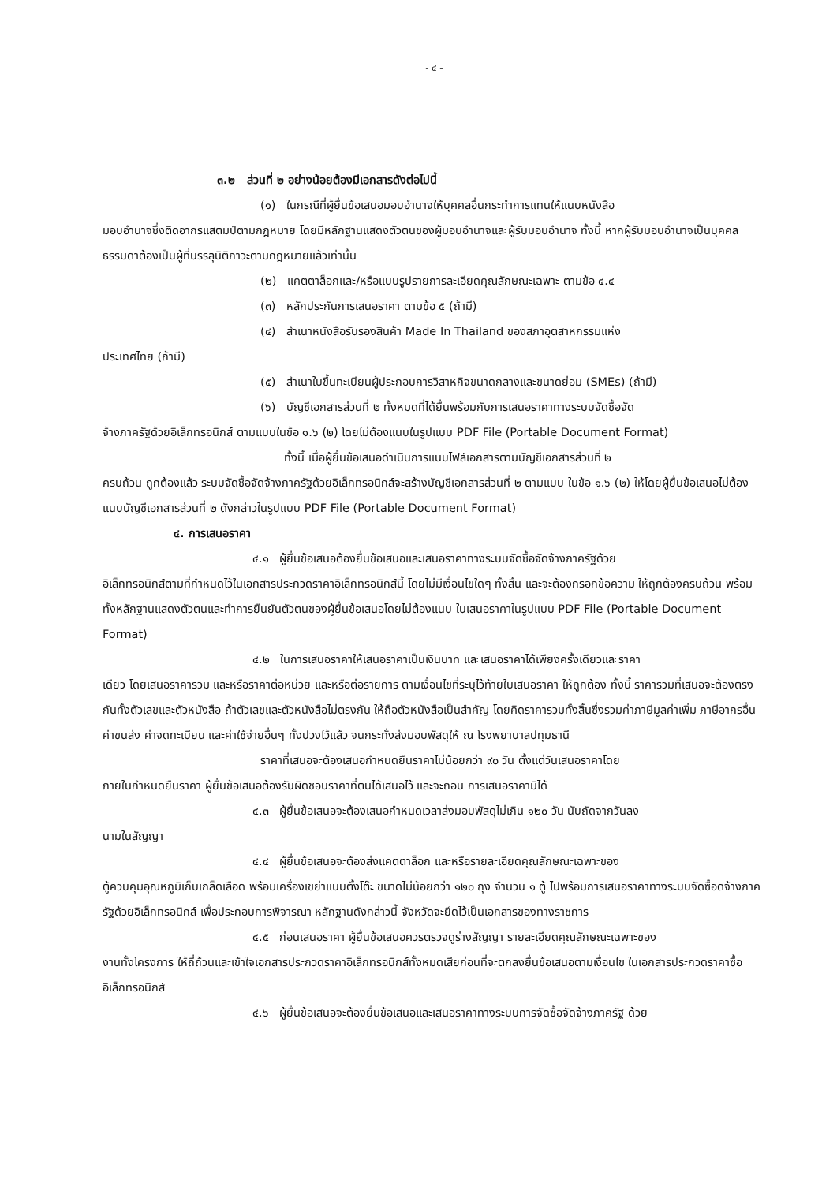- ๔ -
๓.๒ ส่วนที่ ๒ อย่างน้อยต้องมีเอกสารดังต่อไปนี้
(๑) ในกรณีที่ผู้ยื่นข้อเสนอมอบอำนาจให้บุคคลอื่นกระทำการแทนให้แนบหนังสือ
มอบอำนาจซึ่งติดอากรแสตมป์ตามกฎหมาย โดยมีหลักฐานแสดงตัวตนของผู้มอบอำนาจและผู้รับมอบอำนาจ ทั้งนี้ หากผู้รับมอบอำนาจเป็นบุคคลธรรมดาต้องเป็นผู้ที่บรรลุนิติภาวะตามกฎหมายแล้วเท่านั้น
(๒) แคตตาล็อกและ/หรือแบบรูปรายการละเอียดคุณลักษณะเฉพาะ ตามข้อ ๔.๔
(๓) หลักประกันการเสนอราคา ตามข้อ ๕ (ถ้ามี)
(๔) สำเนาหนังสือรับรองสินค้า Made In Thailand ของสภาอุตสาหกรรมแห่ง
ประเทศไทย (ถ้ามี)
(๕) สำเนาใบขึ้นทะเบียนผู้ประกอบการวิสาหกิจขนาดกลางและขนาดย่อม (SMEs) (ถ้ามี)
(๖) บัญชีเอกสารส่วนที่ ๒ ทั้งหมดที่ได้ยื่นพร้อมกับการเสนอราคาทางระบบจัดซื้อจัด
จ้างภาครัฐด้วยอิเล็กทรอนิกส์ ตามแบบในข้อ ๑.๖ (๒) โดยไม่ต้องแนบในรูปแบบ PDF File (Portable Document Format)
ทั้งนี้ เมื่อผู้ยื่นข้อเสนอดำเนินการแนบไฟล์เอกสารตามบัญชีเอกสารส่วนที่ ๒
ครบถ้วน ถูกต้องแล้ว ระบบจัดซื้อจัดจ้างภาครัฐด้วยอิเล็กทรอนิกส์จะสร้างบัญชีเอกสารส่วนที่ ๒ ตามแบบ ในข้อ ๑.๖ (๒) ให้โดยผู้ยื่นข้อเสนอไม่ต้องแนบบัญชีเอกสารส่วนที่ ๒ ดังกล่าวในรูปแบบ PDF File (Portable Document Format)
๔. การเสนอราคา
๔.๑ ผู้ยื่นข้อเสนอต้องยื่นข้อเสนอและเสนอราคาทางระบบจัดซื้อจัดจ้างภาครัฐด้วย
อิเล็กทรอนิกส์ตามที่กำหนดไว้ในเอกสารประกวดราคาอิเล็กทรอนิกส์นี้ โดยไม่มีเงื่อนไขใดๆ ทั้งสิ้น และจะต้องกรอกข้อความ ให้ถูกต้องครบถ้วน พร้อมทั้งหลักฐานแสดงตัวตนและทำการยืนยันตัวตนของผู้ยื่นข้อเสนอโดยไม่ต้องแนบ ใบเสนอราคาในรูปแบบ PDF File (Portable Document Format)
๔.๒ ในการเสนอราคาให้เสนอราคาเป็นเงินบาท และเสนอราคาได้เพียงครั้งเดียวและราคา
เดียว โดยเสนอราคารวม และหรือราคาต่อหน่วย และหรือต่อรายการ ตามเงื่อนไขที่ระบุไว้ท้ายใบเสนอราคา ให้ถูกต้อง ทั้งนี้ ราคารวมที่เสนอจะต้องตรงกันทั้งตัวเลขและตัวหนังสือ ถ้าตัวเลขและตัวหนังสือไม่ตรงกัน ให้ถือตัวหนังสือเป็นสำคัญ โดยคิดราคารวมทั้งสิ้นซึ่งรวมค่าภาษีมูลค่าเพิ่ม ภาษีอากรอื่น ค่าขนส่ง ค่าจดทะเบียน และค่าใช้จ่ายอื่นๆ ทั้งปวงไว้แล้ว จนกระทั่งส่งมอบพัสดุให้ ณ โรงพยาบาลปทุมธานี
ราคาที่เสนอจะต้องเสนอกำหนดยืนราคาไม่น้อยกว่า ๙๐ วัน ตั้งแต่วันเสนอราคาโดย
ภายในกำหนดยืนราคา ผู้ยื่นข้อเสนอต้องรับผิดชอบราคาที่ตนได้เสนอไว้ และจะถอน การเสนอราคามิได้
๔.๓ ผู้ยื่นข้อเสนอจะต้องเสนอกำหนดเวลาส่งมอบพัสดุไม่เกิน ๑๒๐ วัน นับถัดจากวันลง
นามในสัญญา
๔.๔ ผู้ยื่นข้อเสนอจะต้องส่งแคตตาล็อก และหรือรายละเอียดคุณลักษณะเฉพาะของ
ตู้ควบคุมอุณหภูมิเก็บเกล็ดเลือด พร้อมเครื่องเขย่าแบบตั้งโต๊ะ ขนาดไม่น้อยกว่า ๑๒๐ ถุง จำนวน ๑ ตู้ ไปพร้อมการเสนอราคาทางระบบจัดซื้อดจ้างภาครัฐด้วยอิเล็กทรอนิกส์ เพื่อประกอบการพิจารณา หลักฐานดังกล่าวนี้ จังหวัดจะยึดไว้เป็นเอกสารของทางราชการ
๔.๕ ก่อนเสนอราคา ผู้ยื่นข้อเสนอควรตรวจดูร่างสัญญา รายละเอียดคุณลักษณะเฉพาะของ
งานทั้งโครงการ ให้ถี่ถ้วนและเข้าใจเอกสารประกวดราคาอิเล็กทรอนิกส์ทั้งหมดเสียก่อนที่จะตกลงยื่นข้อเสนอตามเงื่อนไข ในเอกสารประกวดราคาซื้ออิเล็กทรอนิกส์
๔.๖ ผู้ยื่นข้อเสนอจะต้องยื่นข้อเสนอและเสนอราคาทางระบบการจัดซื้อจัดจ้างภาครัฐ ด้วย